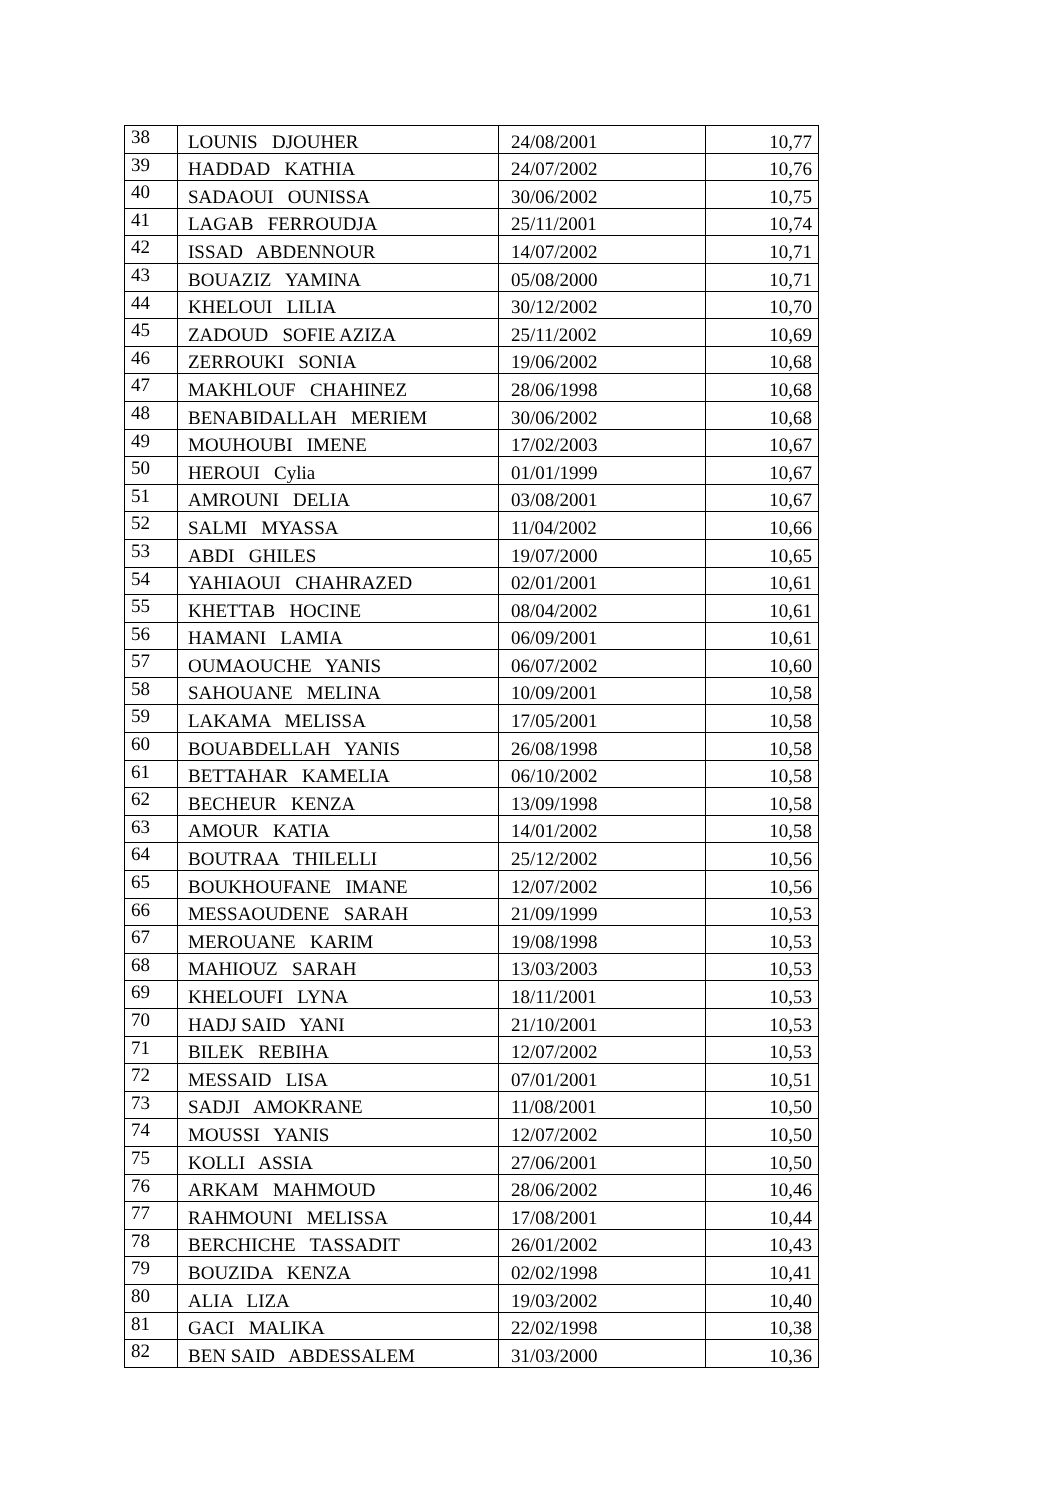| 38 | LOUNIS DJOUHER | 24/08/2001 | 10,77 |
| 39 | HADDAD KATHIA | 24/07/2002 | 10,76 |
| 40 | SADAOUI OUNISSA | 30/06/2002 | 10,75 |
| 41 | LAGAB FERROUDJA | 25/11/2001 | 10,74 |
| 42 | ISSAD ABDENNOUR | 14/07/2002 | 10,71 |
| 43 | BOUAZIZ YAMINA | 05/08/2000 | 10,71 |
| 44 | KHELOUI LILIA | 30/12/2002 | 10,70 |
| 45 | ZADOUD SOFIE AZIZA | 25/11/2002 | 10,69 |
| 46 | ZERROUKI SONIA | 19/06/2002 | 10,68 |
| 47 | MAKHLOUF CHAHINEZ | 28/06/1998 | 10,68 |
| 48 | BENABIDALLAH MERIEM | 30/06/2002 | 10,68 |
| 49 | MOUHOUBI IMENE | 17/02/2003 | 10,67 |
| 50 | HEROUI Cylia | 01/01/1999 | 10,67 |
| 51 | AMROUNI DELIA | 03/08/2001 | 10,67 |
| 52 | SALMI MYASSA | 11/04/2002 | 10,66 |
| 53 | ABDI GHILES | 19/07/2000 | 10,65 |
| 54 | YAHIAOUI CHAHRAZED | 02/01/2001 | 10,61 |
| 55 | KHETTAB HOCINE | 08/04/2002 | 10,61 |
| 56 | HAMANI LAMIA | 06/09/2001 | 10,61 |
| 57 | OUMAOUCHE YANIS | 06/07/2002 | 10,60 |
| 58 | SAHOUANE MELINA | 10/09/2001 | 10,58 |
| 59 | LAKAMA MELISSA | 17/05/2001 | 10,58 |
| 60 | BOUABDELLAH YANIS | 26/08/1998 | 10,58 |
| 61 | BETTAHAR KAMELIA | 06/10/2002 | 10,58 |
| 62 | BECHEUR KENZA | 13/09/1998 | 10,58 |
| 63 | AMOUR KATIA | 14/01/2002 | 10,58 |
| 64 | BOUTRAA THILELLI | 25/12/2002 | 10,56 |
| 65 | BOUKHOUFANE IMANE | 12/07/2002 | 10,56 |
| 66 | MESSAOUDENE SARAH | 21/09/1999 | 10,53 |
| 67 | MEROUANE KARIM | 19/08/1998 | 10,53 |
| 68 | MAHIOUZ SARAH | 13/03/2003 | 10,53 |
| 69 | KHELOUFI LYNA | 18/11/2001 | 10,53 |
| 70 | HADJ SAID YANI | 21/10/2001 | 10,53 |
| 71 | BILEK REBIHA | 12/07/2002 | 10,53 |
| 72 | MESSAID LISA | 07/01/2001 | 10,51 |
| 73 | SADJI AMOKRANE | 11/08/2001 | 10,50 |
| 74 | MOUSSI YANIS | 12/07/2002 | 10,50 |
| 75 | KOLLI ASSIA | 27/06/2001 | 10,50 |
| 76 | ARKAM MAHMOUD | 28/06/2002 | 10,46 |
| 77 | RAHMOUNI MELISSA | 17/08/2001 | 10,44 |
| 78 | BERCHICHE TASSADIT | 26/01/2002 | 10,43 |
| 79 | BOUZIDA KENZA | 02/02/1998 | 10,41 |
| 80 | ALIA LIZA | 19/03/2002 | 10,40 |
| 81 | GACI MALIKA | 22/02/1998 | 10,38 |
| 82 | BEN SAID ABDESSALEM | 31/03/2000 | 10,36 |